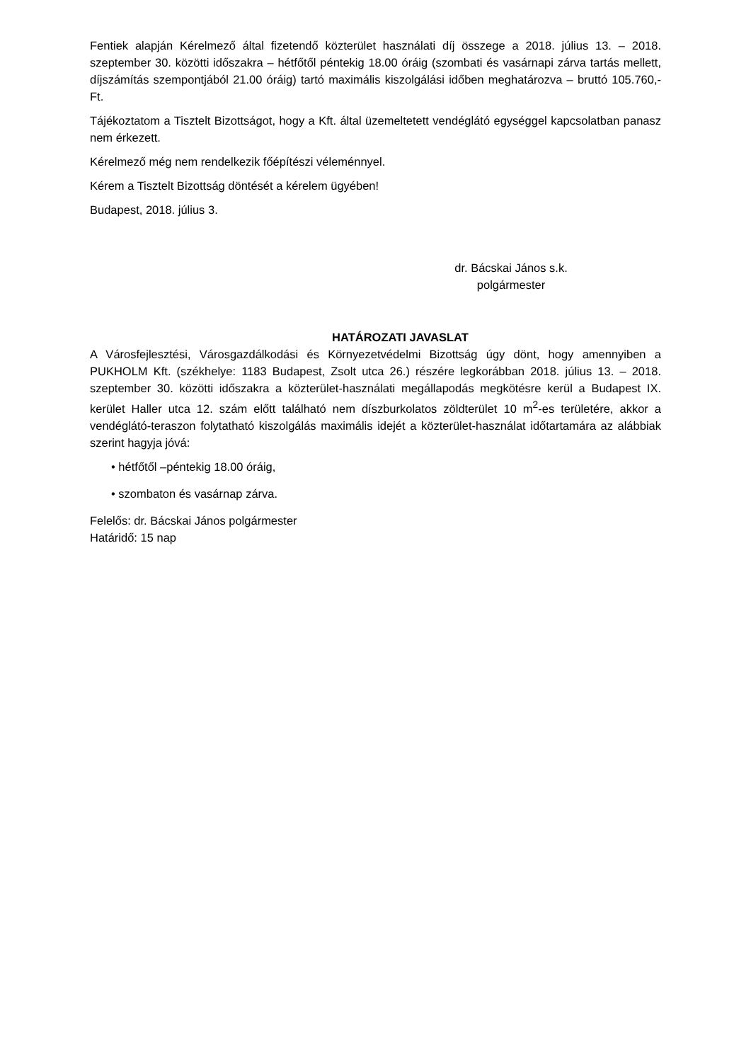Fentiek alapján Kérelmező által fizetendő közterület használati díj összege a 2018. július 13. – 2018. szeptember 30. közötti időszakra – hétfőtől péntekig 18.00 óráig (szombati és vasárnapi zárva tartás mellett, díjszámítás szempontjából 21.00 óráig) tartó maximális kiszolgálási időben meghatározva – bruttó 105.760,-Ft.
Tájékoztatom a Tisztelt Bizottságot, hogy a Kft. által üzemeltetett vendéglátó egységgel kapcsolatban panasz nem érkezett.
Kérelmező még nem rendelkezik főépítészi véleménnyel.
Kérem a Tisztelt Bizottság döntését a kérelem ügyében!
Budapest, 2018. július 3.
dr. Bácskai János s.k.
polgármester
HATÁROZATI JAVASLAT
A Városfejlesztési, Városgazdálkodási és Környezetvédelmi Bizottság úgy dönt, hogy amennyiben a PUKHOLM Kft. (székhelye: 1183 Budapest, Zsolt utca 26.) részére legkorábban 2018. július 13. – 2018. szeptember 30. közötti időszakra a közterület-használati megállapodás megkötésre kerül a Budapest IX. kerület Haller utca 12. szám előtt található nem díszburkolatos zöldterület 10 m<sup>2</sup>-es területére, akkor a vendéglátó-teraszon folytatható kiszolgálás maximális idejét a közterület-használat időtartamára az alábbiak szerint hagyja jóvá:
• hétfőtől –péntekig 18.00 óráig,
• szombaton és vasárnap zárva.
Felelős: dr. Bácskai János polgármester
Határidő: 15 nap